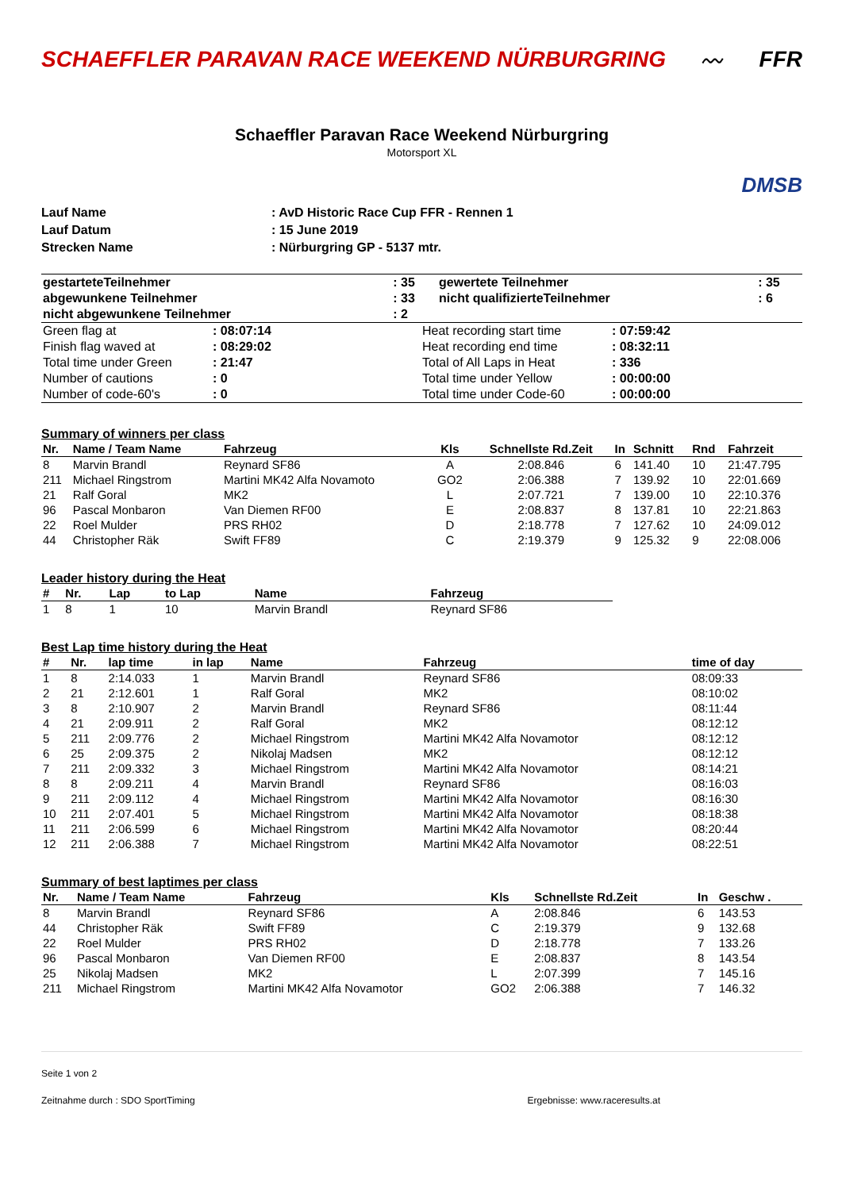SCHAEFFLER PARAVAN RACE WEEKEND NÜRBURGRING
〰 FFR
Schaeffler Paravan Race Weekend Nürburgring
Motorsport XL
DMSB
| Lauf Name | : AvD Historic Race Cup FFR - Rennen 1 |
| Lauf Datum | : 15 June 2019 |
| Strecken Name | : Nürburgring GP - 5137 mtr. |
| gestarteteTeilnehmer | : 35 | gewertete Teilnehmer | : 35 |
| abgewunkene Teilnehmer | : 33 | nicht qualifizierteTeilnehmer | : 6 |
| nicht abgewunkene Teilnehmer | : 2 | | |
| Green flag at | : 08:07:14 | Heat recording start time | : 07:59:42 |
| Finish flag waved at | : 08:29:02 | Heat recording end time | : 08:32:11 |
| Total time under Green | : 21:47 | Total of All Laps in Heat | : 336 |
| Number of cautions | : 0 | Total time under Yellow | : 00:00:00 |
| Number of code-60's | : 0 | Total time under Code-60 | : 00:00:00 |
Summary of winners per class
| Nr. | Name / Team Name | Fahrzeug | Kls | Schnellste Rd.Zeit | In | Schnitt | Rnd | Fahrzeit |
| --- | --- | --- | --- | --- | --- | --- | --- | --- |
| 8 | Marvin Brandl | Reynard SF86 | A | 2:08.846 | 6 | 141.40 | 10 | 21:47.795 |
| 211 | Michael Ringstrom | Martini MK42 Alfa Novamoto | GO2 | 2:06.388 | 7 | 139.92 | 10 | 22:01.669 |
| 21 | Ralf Goral | MK2 | L | 2:07.721 | 7 | 139.00 | 10 | 22:10.376 |
| 96 | Pascal Monbaron | Van Diemen RF00 | E | 2:08.837 | 8 | 137.81 | 10 | 22:21.863 |
| 22 | Roel Mulder | PRS RH02 | D | 2:18.778 | 7 | 127.62 | 10 | 24:09.012 |
| 44 | Christopher Räk | Swift FF89 | C | 2:19.379 | 9 | 125.32 | 9 | 22:08.006 |
Leader history during the Heat
| # | Nr. | Lap | to Lap | Name | Fahrzeug |
| --- | --- | --- | --- | --- | --- |
| 1 | 8 | 1 | 10 | Marvin Brandl | Reynard SF86 |
Best Lap time history during the Heat
| # | Nr. | lap time | in lap | Name | Fahrzeug | time of day |
| --- | --- | --- | --- | --- | --- | --- |
| 1 | 8 | 2:14.033 | 1 | Marvin Brandl | Reynard SF86 | 08:09:33 |
| 2 | 21 | 2:12.601 | 1 | Ralf Goral | MK2 | 08:10:02 |
| 3 | 8 | 2:10.907 | 2 | Marvin Brandl | Reynard SF86 | 08:11:44 |
| 4 | 21 | 2:09.911 | 2 | Ralf Goral | MK2 | 08:12:12 |
| 5 | 211 | 2:09.776 | 2 | Michael Ringstrom | Martini MK42 Alfa Novamotor | 08:12:12 |
| 6 | 25 | 2:09.375 | 2 | Nikolaj Madsen | MK2 | 08:12:12 |
| 7 | 211 | 2:09.332 | 3 | Michael Ringstrom | Martini MK42 Alfa Novamotor | 08:14:21 |
| 8 | 8 | 2:09.211 | 4 | Marvin Brandl | Reynard SF86 | 08:16:03 |
| 9 | 211 | 2:09.112 | 4 | Michael Ringstrom | Martini MK42 Alfa Novamotor | 08:16:30 |
| 10 | 211 | 2:07.401 | 5 | Michael Ringstrom | Martini MK42 Alfa Novamotor | 08:18:38 |
| 11 | 211 | 2:06.599 | 6 | Michael Ringstrom | Martini MK42 Alfa Novamotor | 08:20:44 |
| 12 | 211 | 2:06.388 | 7 | Michael Ringstrom | Martini MK42 Alfa Novamotor | 08:22:51 |
Summary of best laptimes per class
| Nr. | Name / Team Name | Fahrzeug | Kls | Schnellste Rd.Zeit | In | Geschw . |
| --- | --- | --- | --- | --- | --- | --- |
| 8 | Marvin Brandl | Reynard SF86 | A | 2:08.846 | 6 | 143.53 |
| 44 | Christopher Räk | Swift FF89 | C | 2:19.379 | 9 | 132.68 |
| 22 | Roel Mulder | PRS RH02 | D | 2:18.778 | 7 | 133.26 |
| 96 | Pascal Monbaron | Van Diemen RF00 | E | 2:08.837 | 8 | 143.54 |
| 25 | Nikolaj Madsen | MK2 | L | 2:07.399 | 7 | 145.16 |
| 211 | Michael Ringstrom | Martini MK42 Alfa Novamotor | GO2 | 2:06.388 | 7 | 146.32 |
Seite 1 von 2
Zeitnahme durch : SDO SportTiming Ergebnisse: www.raceresults.at